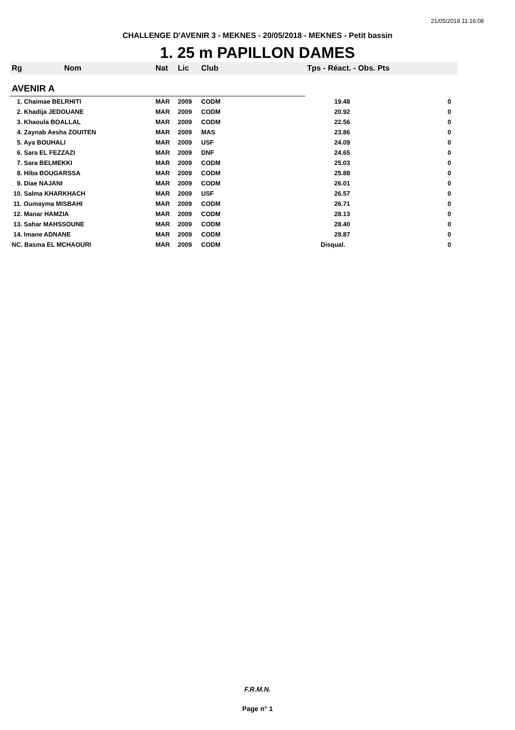21/05/2018 11:16:08
CHALLENGE D'AVENIR 3 - MEKNES - 20/05/2018 - MEKNES - Petit bassin
1. 25 m PAPILLON DAMES
| Rg | Nom | Nat | Lic | Club | Tps - Réact. - Obs. Pts | |
| --- | --- | --- | --- | --- | --- | --- |
| AVENIR A | | | | | | |
| 1. Chaimae BELRHITI | | MAR | 2009 | CODM | 19.48 | 0 |
| 2. Khadija JEDOUANE | | MAR | 2009 | CODM | 20.92 | 0 |
| 3. Khaoula BOALLAL | | MAR | 2009 | CODM | 22.56 | 0 |
| 4. Zaynab Aesha ZOUITEN | | MAR | 2009 | MAS | 23.86 | 0 |
| 5. Aya BOUHALI | | MAR | 2009 | USF | 24.09 | 0 |
| 6. Sara EL FEZZAZI | | MAR | 2009 | DNF | 24.65 | 0 |
| 7. Sara BELMEKKI | | MAR | 2009 | CODM | 25.03 | 0 |
| 8. Hiba BOUGARSSA | | MAR | 2009 | CODM | 25.88 | 0 |
| 9. Diae NAJANI | | MAR | 2009 | CODM | 26.01 | 0 |
| 10. Salma KHARKHACH | | MAR | 2009 | USF | 26.57 | 0 |
| 11. Oumayma MISBAHI | | MAR | 2009 | CODM | 26.71 | 0 |
| 12. Manar HAMZIA | | MAR | 2009 | CODM | 28.13 | 0 |
| 13. Sahar MAHSSOUNE | | MAR | 2009 | CODM | 28.40 | 0 |
| 14. Imane ADNANE | | MAR | 2009 | CODM | 29.87 | 0 |
| NC. Basma EL MCHAOURI | | MAR | 2009 | CODM | Disqual. | 0 |
F.R.M.N.
Page n° 1